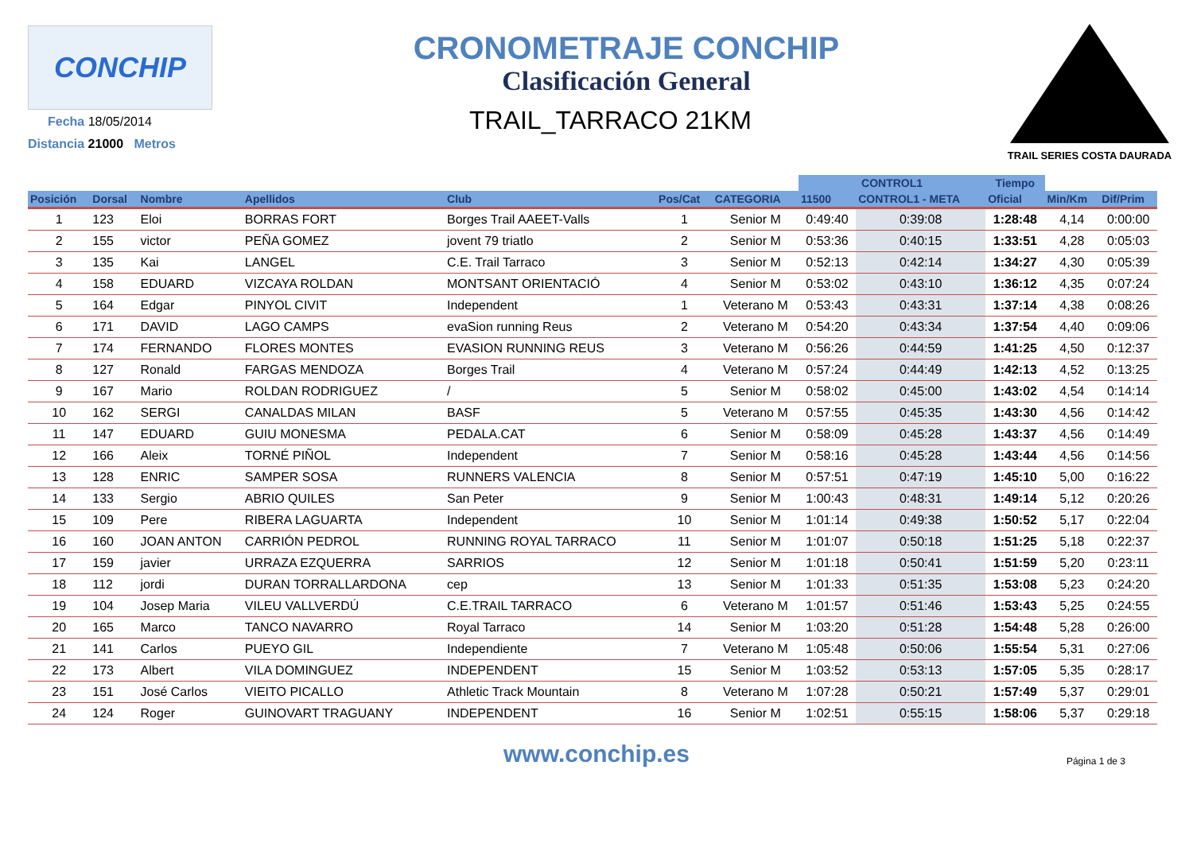CONCHIP
Fecha 18/05/2014
Distancia 21000 Metros
CRONOMETRAJE CONCHIP
Clasificación General
TRAIL_TARRACO 21KM
TRAIL SERIES COSTA DAURADA
| | | | | | | | CONTROL1 | | Tiempo | | |
| --- | --- | --- | --- | --- | --- | --- | --- | --- | --- | --- | --- |
| Posición | Dorsal | Nombre | Apellidos | Club | Pos/Cat | CATEGORIA | 11500 | CONTROL1 - META | Oficial | Min/Km | Dif/Prim |
| 1 | 123 | Eloi | BORRAS FORT | Borges Trail AAEET-Valls | 1 | Senior M | 0:49:40 | 0:39:08 | 1:28:48 | 4,14 | 0:00:00 |
| 2 | 155 | victor | PEÑA GOMEZ | jovent 79 triatlo | 2 | Senior M | 0:53:36 | 0:40:15 | 1:33:51 | 4,28 | 0:05:03 |
| 3 | 135 | Kai | LANGEL | C.E. Trail Tarraco | 3 | Senior M | 0:52:13 | 0:42:14 | 1:34:27 | 4,30 | 0:05:39 |
| 4 | 158 | EDUARD | VIZCAYA ROLDAN | MONTSANT ORIENTACIÓ | 4 | Senior M | 0:53:02 | 0:43:10 | 1:36:12 | 4,35 | 0:07:24 |
| 5 | 164 | Edgar | PINYOL CIVIT | Independent | 1 | Veterano M | 0:53:43 | 0:43:31 | 1:37:14 | 4,38 | 0:08:26 |
| 6 | 171 | DAVID | LAGO CAMPS | evaSion running Reus | 2 | Veterano M | 0:54:20 | 0:43:34 | 1:37:54 | 4,40 | 0:09:06 |
| 7 | 174 | FERNANDO | FLORES MONTES | EVASION RUNNING REUS | 3 | Veterano M | 0:56:26 | 0:44:59 | 1:41:25 | 4,50 | 0:12:37 |
| 8 | 127 | Ronald | FARGAS MENDOZA | Borges Trail | 4 | Veterano M | 0:57:24 | 0:44:49 | 1:42:13 | 4,52 | 0:13:25 |
| 9 | 167 | Mario | ROLDAN RODRIGUEZ | / | 5 | Senior M | 0:58:02 | 0:45:00 | 1:43:02 | 4,54 | 0:14:14 |
| 10 | 162 | SERGI | CANALDAS MILAN | BASF | 5 | Veterano M | 0:57:55 | 0:45:35 | 1:43:30 | 4,56 | 0:14:42 |
| 11 | 147 | EDUARD | GUIU MONESMA | PEDALA.CAT | 6 | Senior M | 0:58:09 | 0:45:28 | 1:43:37 | 4,56 | 0:14:49 |
| 12 | 166 | Aleix | TORNÉ PIÑOL | Independent | 7 | Senior M | 0:58:16 | 0:45:28 | 1:43:44 | 4,56 | 0:14:56 |
| 13 | 128 | ENRIC | SAMPER SOSA | RUNNERS VALENCIA | 8 | Senior M | 0:57:51 | 0:47:19 | 1:45:10 | 5,00 | 0:16:22 |
| 14 | 133 | Sergio | ABRIO QUILES | San Peter | 9 | Senior M | 1:00:43 | 0:48:31 | 1:49:14 | 5,12 | 0:20:26 |
| 15 | 109 | Pere | RIBERA LAGUARTA | Independent | 10 | Senior M | 1:01:14 | 0:49:38 | 1:50:52 | 5,17 | 0:22:04 |
| 16 | 160 | JOAN ANTON | CARRIÓN PEDROL | RUNNING ROYAL TARRACO | 11 | Senior M | 1:01:07 | 0:50:18 | 1:51:25 | 5,18 | 0:22:37 |
| 17 | 159 | javier | URRAZA EZQUERRA | SARRIOS | 12 | Senior M | 1:01:18 | 0:50:41 | 1:51:59 | 5,20 | 0:23:11 |
| 18 | 112 | jordi | DURAN TORRALLARDONA | cep | 13 | Senior M | 1:01:33 | 0:51:35 | 1:53:08 | 5,23 | 0:24:20 |
| 19 | 104 | Josep Maria | VILEU VALLVERDÚ | C.E.TRAIL TARRACO | 6 | Veterano M | 1:01:57 | 0:51:46 | 1:53:43 | 5,25 | 0:24:55 |
| 20 | 165 | Marco | TANCO NAVARRO | Royal Tarraco | 14 | Senior M | 1:03:20 | 0:51:28 | 1:54:48 | 5,28 | 0:26:00 |
| 21 | 141 | Carlos | PUEYO GIL | Independiente | 7 | Veterano M | 1:05:48 | 0:50:06 | 1:55:54 | 5,31 | 0:27:06 |
| 22 | 173 | Albert | VILA DOMINGUEZ | INDEPENDENT | 15 | Senior M | 1:03:52 | 0:53:13 | 1:57:05 | 5,35 | 0:28:17 |
| 23 | 151 | José Carlos | VIEITO PICALLO | Athletic Track Mountain | 8 | Veterano M | 1:07:28 | 0:50:21 | 1:57:49 | 5,37 | 0:29:01 |
| 24 | 124 | Roger | GUINOVART TRAGUANY | INDEPENDENT | 16 | Senior M | 1:02:51 | 0:55:15 | 1:58:06 | 5,37 | 0:29:18 |
www.conchip.es
Página 1 de 3